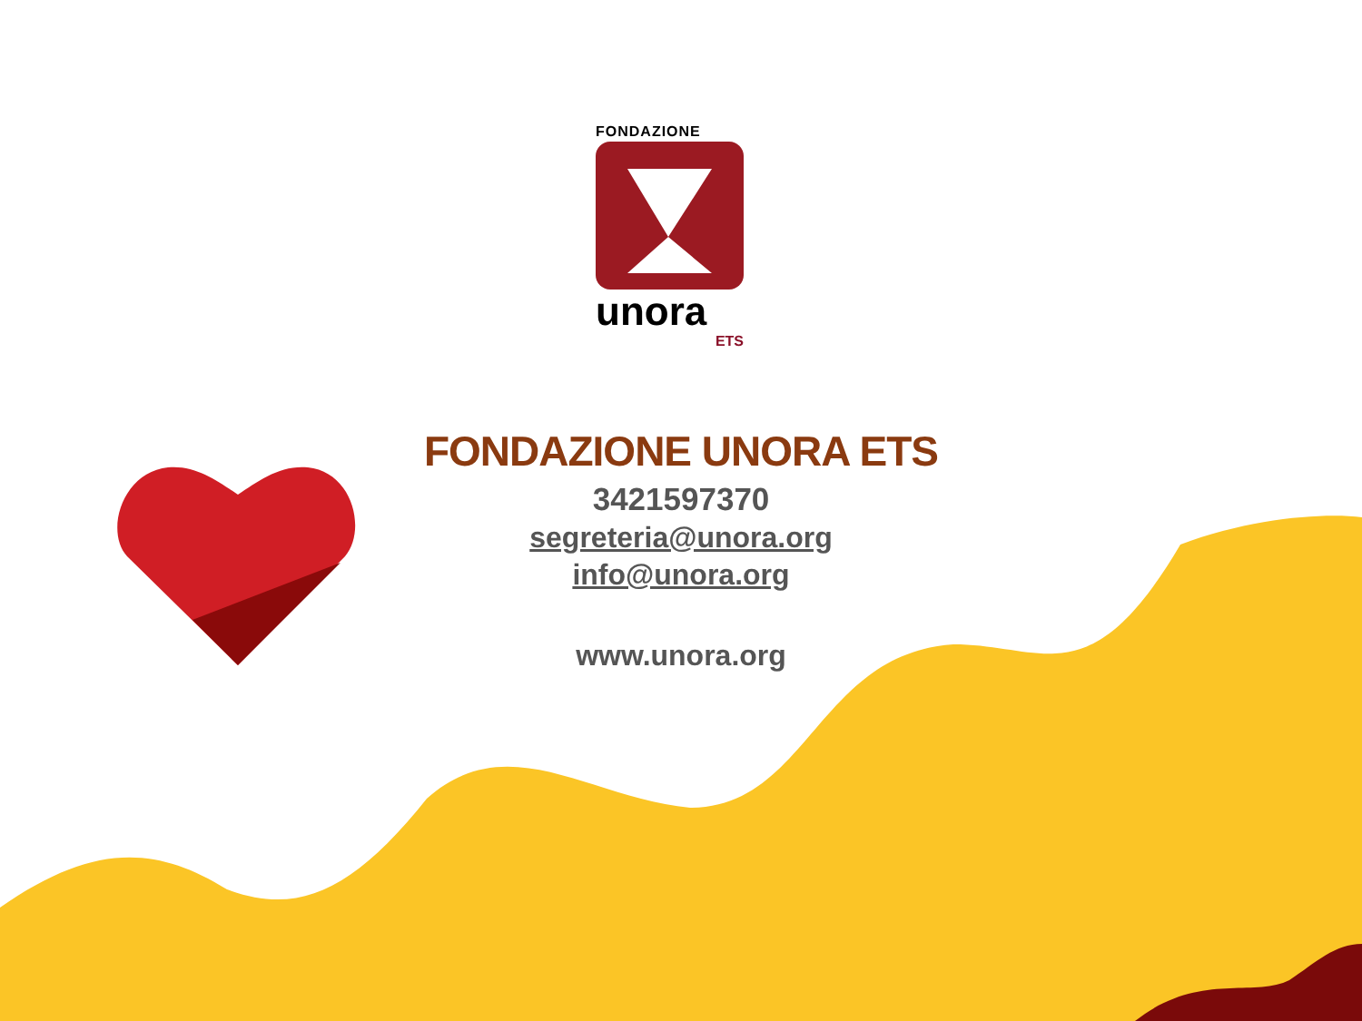FONDAZIONE
unora
ETS
FONDAZIONE UNORA ETS
3421597370
segreteria@unora.org
info@unora.org
www.unora.org